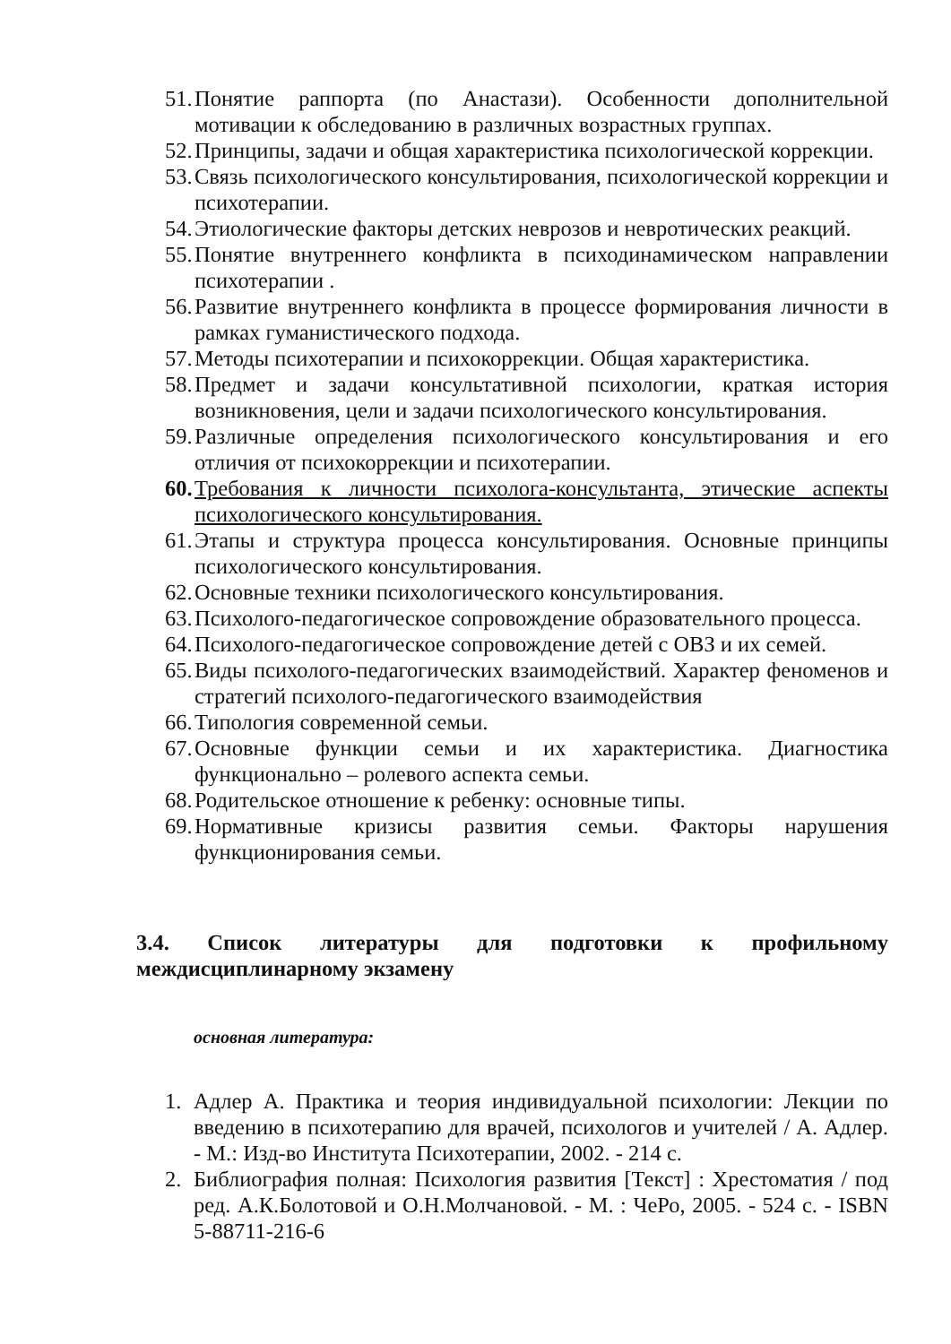51. Понятие раппорта (по Анастази). Особенности дополнительной мотивации к обследованию в различных возрастных группах.
52. Принципы, задачи и общая характеристика психологической коррекции.
53. Связь психологического консультирования, психологической коррекции и психотерапии.
54. Этиологические факторы детских неврозов и невротических реакций.
55. Понятие внутреннего конфликта в психодинамическом направлении психотерапии .
56. Развитие внутреннего конфликта в процессе формирования личности в рамках гуманистического подхода.
57. Методы психотерапии и психокоррекции. Общая характеристика.
58. Предмет и задачи консультативной психологии, краткая история возникновения, цели и задачи психологического консультирования.
59. Различные определения психологического консультирования и его отличия от психокоррекции и психотерапии.
60. Требования к личности психолога-консультанта, этические аспекты психологического консультирования.
61. Этапы и структура процесса консультирования. Основные принципы психологического консультирования.
62. Основные техники психологического консультирования.
63. Психолого-педагогическое сопровождение образовательного процесса.
64. Психолого-педагогическое сопровождение детей с ОВЗ и их семей.
65. Виды психолого-педагогических взаимодействий. Характер феноменов и стратегий психолого-педагогического взаимодействия
66. Типология современной семьи.
67. Основные функции семьи и их характеристика. Диагностика функционально – ролевого аспекта семьи.
68. Родительское отношение к ребенку: основные типы.
69. Нормативные кризисы развития семьи. Факторы нарушения функционирования семьи.
3.4. Список литературы для подготовки к профильному междисциплинарному экзамену
основная литература:
1. Адлер А. Практика и теория индивидуальной психологии: Лекции по введению в психотерапию для врачей, психологов и учителей / А. Адлер. - М.: Изд-во Института Психотерапии, 2002. - 214 с.
2. Библиография полная: Психология развития [Текст] : Хрестоматия / под ред. А.К.Болотовой и О.Н.Молчановой. - М. : ЧеРо, 2005. - 524 с. - ISBN 5-88711-216-6